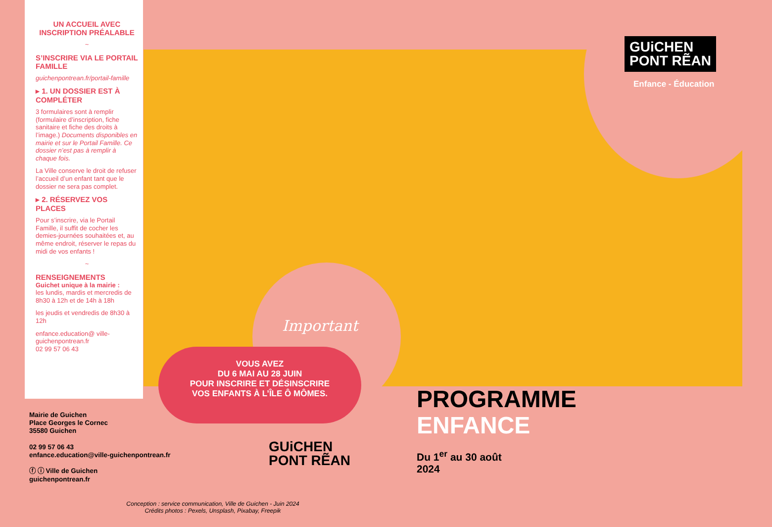UN ACCUEIL AVEC INSCRIPTION PRÉALABLE
~
S’INSCRIRE VIA LE PORTAIL FAMILLE
guichenpontrean.fr/portail-famille
▸ 1. UN DOSSIER EST À COMPLÉTER
3 formulaires sont à remplir (formulaire d’inscription, fiche sanitaire et fiche des droits à l’image.) Documents disponibles en mairie et sur le Portail Famille. Ce dossier n’est pas à remplir à chaque fois.
La Ville conserve le droit de refuser l’accueil d’un enfant tant que le dossier ne sera pas complet.
▸ 2. RÉSERVEZ VOS PLACES
Pour s’inscrire, via le Portail Famille, il suffit de cocher les demies-journées souhaitées et, au même endroit, réserver le repas du midi de vos enfants !
~
RENSEIGNEMENTS
Guichet unique à la mairie :
les lundis, mardis et mercredis de 8h30 à 12h et de 14h à 18h
les jeudis et vendredis de 8h30 à 12h
enfance.education@ ville-guichenpontrean.fr
02 99 57 06 43
GUiCHEN
PONT RẼAN
Enfance - Éducation
Important
VOUS AVEZ
DU 6 MAI AU 28 JUIN
POUR INSCRIRE ET DÉSINSCRIRE
VOS ENFANTS À L’ÎLE Ô MÔMES.
Mairie de Guichen
Place Georges le Cornec
35580 Guichen
02 99 57 06 43
enfance.education@ville-guichenpontrean.fr
ⓕ ⓘ Ville de Guichen
guichenpontrean.fr
GUiCHEN
PONT RẼAN
PROGRAMME
ENFANCE
Du 1<sup>er</sup> au 30 août
2024
Conception : service communication, Ville de Guichen - Juin 2024
Crédits photos : Pexels, Unsplash, Pixabay, Freepik